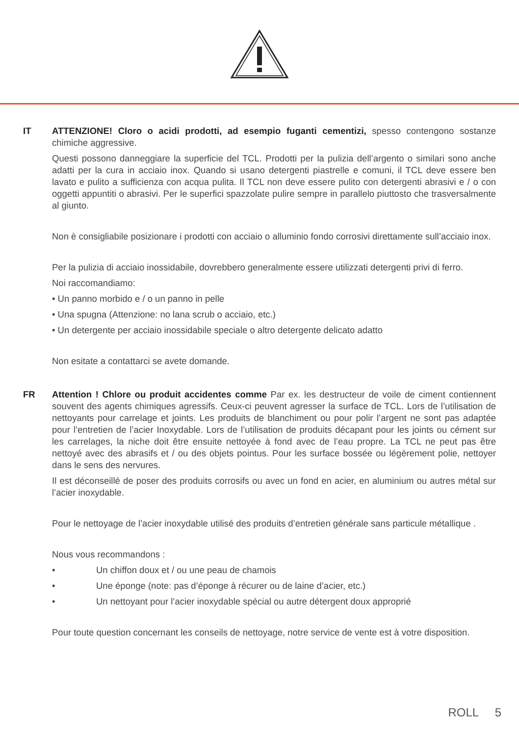IT ATTENZIONE! Cloro o acidi prodotti, ad esempio fuganti cementizi, spesso contengono sostanze chimiche aggressive.
Questi possono danneggiare la superficie del TCL. Prodotti per la pulizia dell’argento o similari sono anche adatti per la cura in acciaio inox. Quando si usano detergenti piastrelle e comuni, il TCL deve essere ben lavato e pulito a sufficienza con acqua pulita. Il TCL non deve essere pulito con detergenti abrasivi e / o con oggetti appuntiti o abrasivi. Per le superfici spazzolate pulire sempre in parallelo piuttosto che trasversalmente al giunto.
Non è consigliabile posizionare i prodotti con acciaio o alluminio fondo corrosivi direttamente sull’acciaio inox.
Per la pulizia di acciaio inossidabile, dovrebbero generalmente essere utilizzati detergenti privi di ferro.
Noi raccomandiamo:
• Un panno morbido e / o un panno in pelle
• Una spugna (Attenzione: no lana scrub o acciaio, etc.)
• Un detergente per acciaio inossidabile speciale o altro detergente delicato adatto
Non esitate a contattarci se avete domande.
FR Attention ! Chlore ou produit accidentes comme Par ex. les destructeur de voile de ciment contiennent souvent des agents chimiques agressifs. Ceux-ci peuvent agresser la surface de TCL. Lors de l’utilisation de nettoyants pour carrelage et joints. Les produits de blanchiment ou pour polir l’argent ne sont pas adaptée pour l’entretien de l’acier Inoxydable. Lors de l’utilisation de produits décapant pour les joints ou cément sur les carrelages, la niche doit être ensuite nettoyée à fond avec de l’eau propre. La TCL ne peut pas être nettoyé avec des abrasifs et / ou des objets pointus. Pour les surface bossée ou légèrement polie, nettoyer dans le sens des nervures.
Il est déconseillé de poser des produits corrosifs ou avec un fond en acier, en aluminium ou autres métal sur l’acier inoxydable.
Pour le nettoyage de l’acier inoxydable utilisé des produits d’entretien générale sans particule métallique .
Nous vous recommandons :
• Un chiffon doux et / ou une peau de chamois
• Une éponge (note: pas d’éponge à récurer ou de laine d’acier, etc.)
• Un nettoyant pour l’acier inoxydable spécial ou autre détergent doux approprié
Pour toute question concernant les conseils de nettoyage, notre service de vente est à votre disposition.
ROLL 5